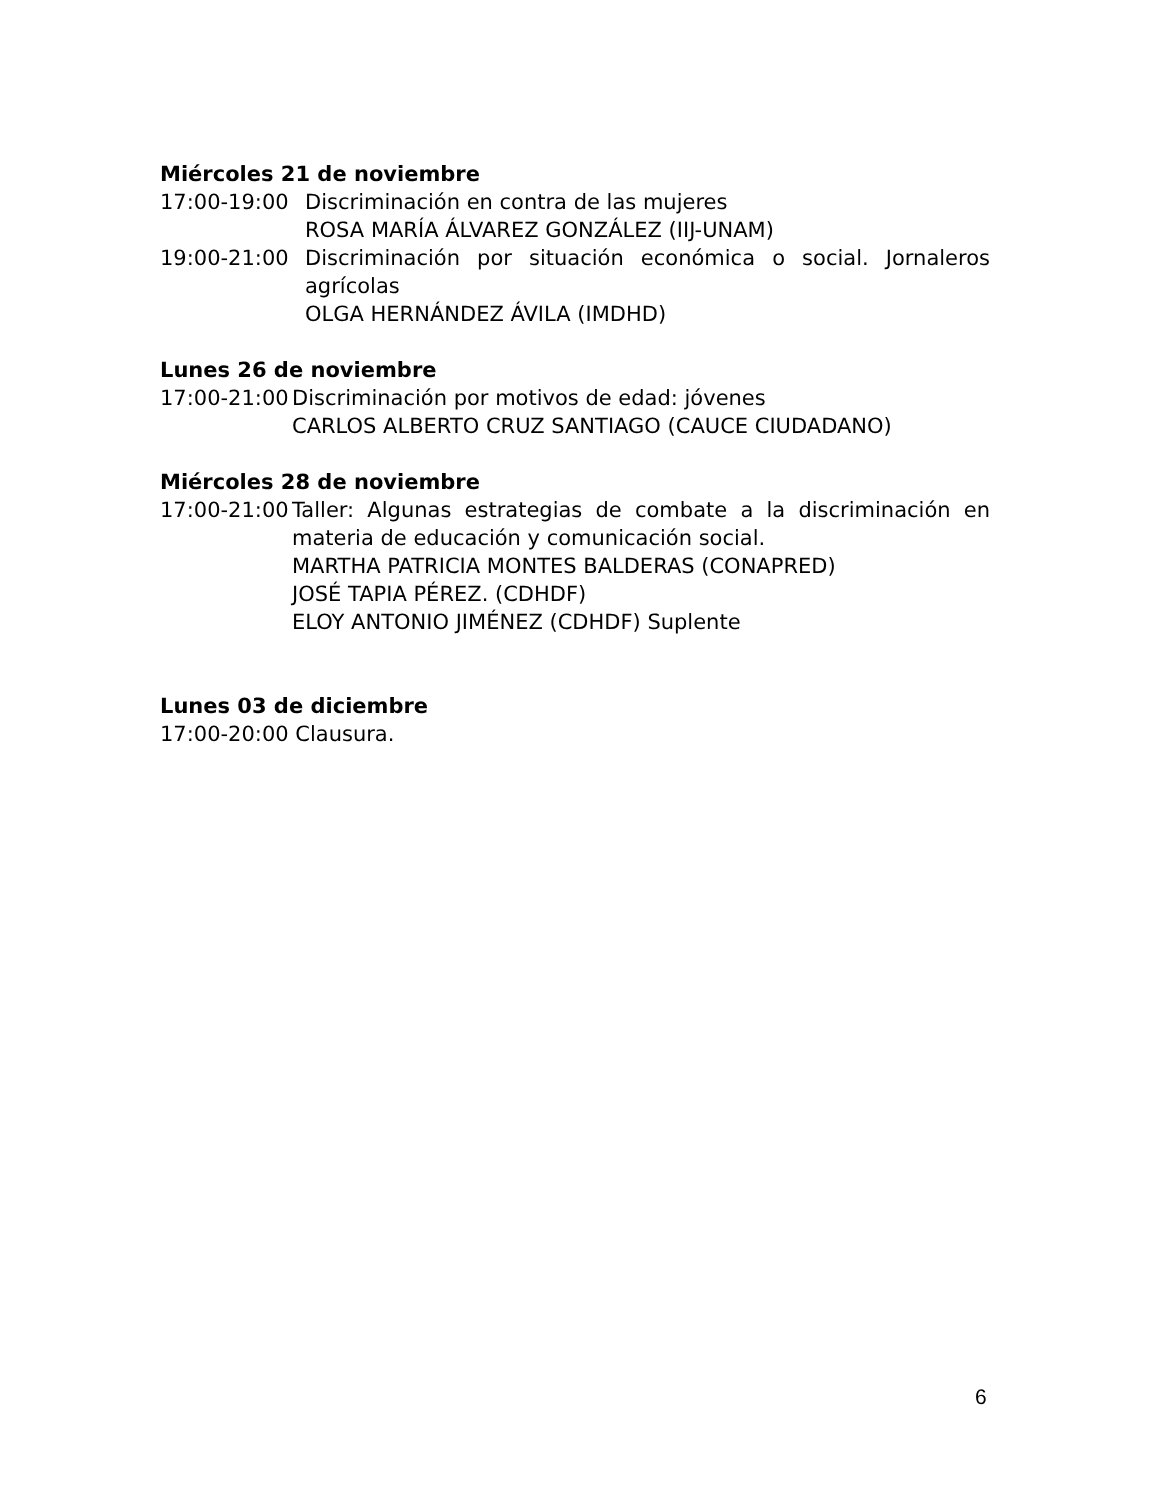Miércoles 21 de noviembre
17:00-19:00 Discriminación en contra de las mujeres
ROSA MARÍA ÁLVAREZ GONZÁLEZ (IIJ-UNAM)
19:00-21:00 Discriminación por situación económica o social. Jornaleros agrícolas
OLGA HERNÁNDEZ ÁVILA (IMDHD)
Lunes 26 de noviembre
17:00-21:00
Discriminación por motivos de edad: jóvenes
CARLOS ALBERTO CRUZ SANTIAGO (CAUCE CIUDADANO)
Miércoles 28 de noviembre
17:00-21:00
Taller: Algunas estrategias de combate a la discriminación en materia de educación y comunicación social.
MARTHA PATRICIA MONTES BALDERAS (CONAPRED)
JOSÉ TAPIA PÉREZ. (CDHDF)
ELOY ANTONIO JIMÉNEZ (CDHDF) Suplente
Lunes 03 de diciembre
17:00-20:00 Clausura.
6